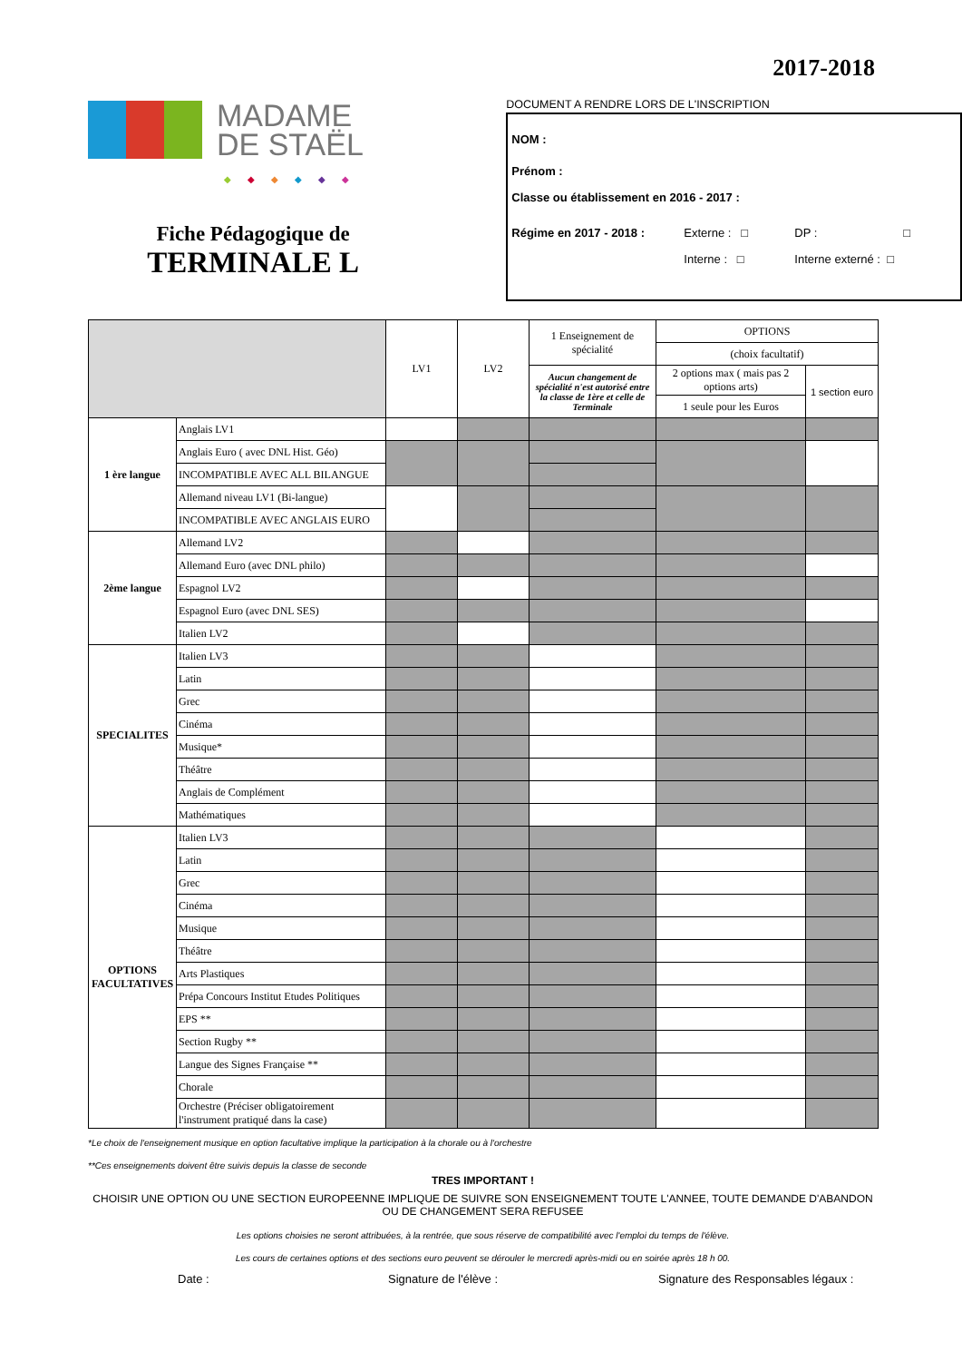2017-2018
MADAME
DE STAËL
◆◆◆◆◆◆
Fiche Pédagogique de
TERMINALE L
DOCUMENT A RENDRE LORS DE L'INSCRIPTION
NOM :
Prénom :
Classe ou établissement en 2016 - 2017 :
Régime en 2017 - 2018 : Externe : □ DP : □
Interne : □ Interne externé : □
| | | LV1 | LV2 | 1 Enseignement de spécialité | OPTIONS | |
| | | | | | (choix facultatif) | |
| | | | | Aucun changement de spécialité n'est autorisé entre la classe de 1ère et celle de Terminale | 2 options max ( mais pas 2 options arts) | 1 section euro |
| | | | | | 1 seule pour les Euros | |
| 1 ère langue | Anglais LV1 | | | | | |
| | Anglais Euro ( avec DNL Hist. Géo) | | | | | |
| | INCOMPATIBLE AVEC ALL BILANGUE | | | | | |
| | Allemand niveau LV1 (Bi-langue) | | | | | |
| | INCOMPATIBLE AVEC ANGLAIS EURO | | | | | |
| 2ème langue | Allemand LV2 | | | | | |
| | Allemand Euro (avec DNL philo) | | | | | |
| | Espagnol LV2 | | | | | |
| | Espagnol Euro (avec DNL SES) | | | | | |
| | Italien LV2 | | | | | |
| SPECIALITES | Italien LV3 | | | | | |
| | Latin | | | | | |
| | Grec | | | | | |
| | Cinéma | | | | | |
| | Musique* | | | | | |
| | Théâtre | | | | | |
| | Anglais de Complément | | | | | |
| | Mathématiques | | | | | |
| OPTIONS FACULTATIVES | Italien LV3 | | | | | |
| | Latin | | | | | |
| | Grec | | | | | |
| | Cinéma | | | | | |
| | Musique | | | | | |
| | Théâtre | | | | | |
| | Arts Plastiques | | | | | |
| | Prépa Concours Institut Etudes Politiques | | | | | |
| | EPS ** | | | | | |
| | Section Rugby ** | | | | | |
| | Langue des Signes Française ** | | | | | |
| | Chorale | | | | | |
| | Orchestre (Préciser obligatoirement l'instrument pratiqué dans la case) | | | | | |
*Le choix de l'enseignement musique en option facultative implique la participation à la chorale ou à l'orchestre
**Ces enseignements doivent être suivis depuis la classe de seconde
TRES IMPORTANT !
CHOISIR UNE OPTION OU UNE SECTION EUROPEENNE IMPLIQUE DE SUIVRE SON ENSEIGNEMENT TOUTE L'ANNEE, TOUTE DEMANDE D'ABANDON OU DE CHANGEMENT SERA REFUSEE
Les options choisies ne seront attribuées, à la rentrée, que sous réserve de compatibilité avec l'emploi du temps de l'élève.
Les cours de certaines options et des sections euro peuvent se dérouler le mercredi après-midi ou en soirée après 18 h 00.
Date : Signature de l'élève : Signature des Responsables légaux :